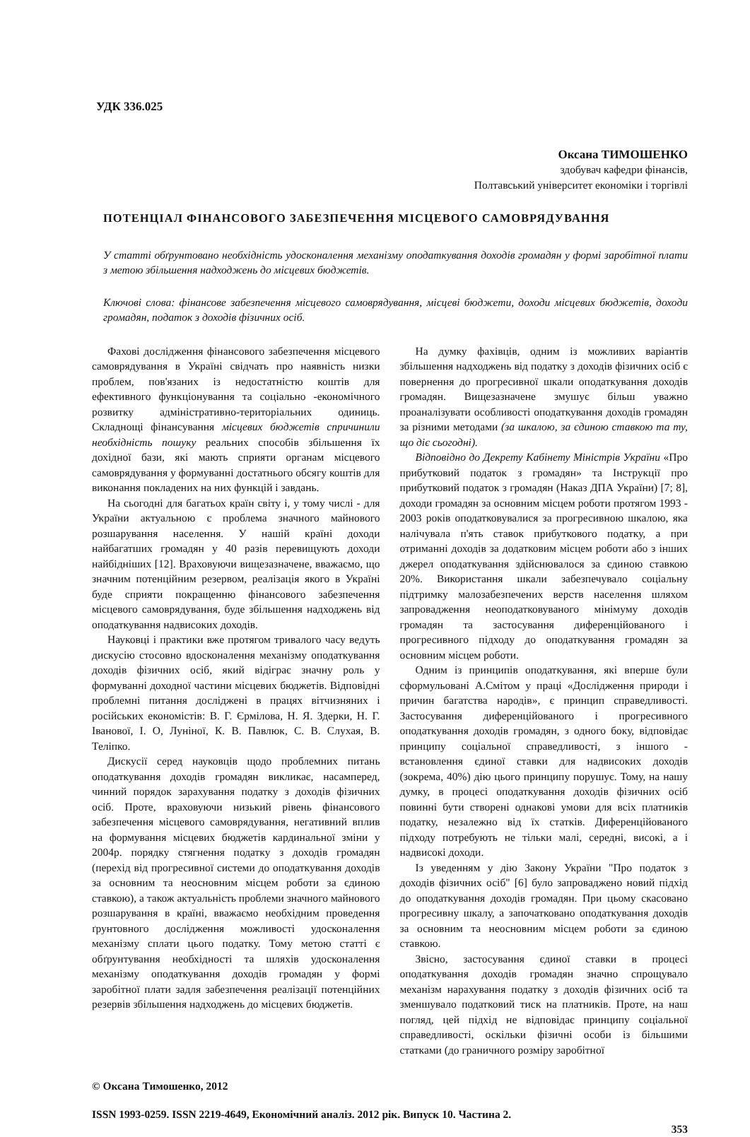УДК 336.025
Оксана ТИМОШЕНКО
здобувач кафедри фінансів,
Полтавський університет економіки і торгівлі
ПОТЕНЦІАЛ ФІНАНСОВОГО ЗАБЕЗПЕЧЕННЯ МІСЦЕВОГО САМОВРЯДУВАННЯ
У статті обґрунтовано необхідність удосконалення механізму оподаткування доходів громадян у формі заробітної плати з метою збільшення надходжень до місцевих бюджетів.
Ключові слова: фінансове забезпечення місцевого самоврядування, місцеві бюджети, доходи місцевих бюджетів, доходи громадян, податок з доходів фізичних осіб.
Фахові дослідження фінансового забезпечення місцевого самоврядування в Україні свідчать про наявність низки проблем, пов'язаних із недостатністю коштів для ефективного функціонування та соціально -економічного розвитку адміністративно-територіальних одиниць. Складнощі фінансування місцевих бюджетів спричинили необхідність пошуку реальних способів збільшення їх дохідної бази, які мають сприяти органам місцевого самоврядування у формуванні достатнього обсягу коштів для виконання покладених на них функцій і завдань.
На сьогодні для багатьох країн світу і, у тому числі - для України актуальною є проблема значного майнового розшарування населення. У нашій країні доходи найбагатших громадян у 40 разів перевищують доходи найбідніших [12]. Враховуючи вищезазначене, вважаємо, що значним потенційним резервом, реалізація якого в Україні буде сприяти покращенню фінансового забезпечення місцевого самоврядування, буде збільшення надходжень від оподаткування надвисоких доходів.
Науковці і практики вже протягом тривалого часу ведуть дискусію стосовно вдосконалення механізму оподаткування доходів фізичних осіб, який відіграє значну роль у формуванні доходної частини місцевих бюджетів. Відповідні проблемні питання досліджені в працях вітчизняних і російських економістів: В. Г. Єрмілова, Н. Я. Здерки, Н. Г. Іванової, І. О, Луніної, К. В. Павлюк, С. В. Слухая, В. Теліпко.
Дискусії серед науковців щодо проблемних питань оподаткування доходів громадян викликає, насамперед, чинний порядок зарахування податку з доходів фізичних осіб. Проте, враховуючи низький рівень фінансового забезпечення місцевого самоврядування, негативний вплив на формування місцевих бюджетів кардинальної зміни у 2004р. порядку стягнення податку з доходів громадян (перехід від прогресивної системи до оподаткування доходів за основним та неосновним місцем роботи за єдиною ставкою), а також актуальність проблеми значного майнового розшарування в країні, вважаємо необхідним проведення ґрунтовного дослідження можливості удосконалення механізму сплати цього податку. Тому метою статті є обґрунтування необхідності та шляхів удосконалення механізму оподаткування доходів громадян у формі заробітної плати задля забезпечення реалізації потенційних резервів збільшення надходжень до місцевих бюджетів.
На думку фахівців, одним із можливих варіантів збільшення надходжень від податку з доходів фізичних осіб є повернення до прогресивної шкали оподаткування доходів громадян. Вищезазначене змушує більш уважно проаналізувати особливості оподаткування доходів громадян за різними методами (за шкалою, за єдиною ставкою та ту, що діє сьогодні).
Відповідно до Декрету Кабінету Міністрів України «Про прибутковий податок з громадян» та Інструкції про прибутковий податок з громадян (Наказ ДПА України) [7; 8], доходи громадян за основним місцем роботи протягом 1993 - 2003 років оподатковувалися за прогресивною шкалою, яка налічувала п'ять ставок прибуткового податку, а при отриманні доходів за додатковим місцем роботи або з інших джерел оподаткування здійснювалося за єдиною ставкою 20%. Використання шкали забезпечувало соціальну підтримку малозабезпечених верств населення шляхом запровадження неоподатковуваного мінімуму доходів громадян та застосування диференційованого і прогресивного підходу до оподаткування громадян за основним місцем роботи.
Одним із принципів оподаткування, які вперше були сформульовані А.Смітом у праці «Дослідження природи і причин багатства народів», є принцип справедливості. Застосування диференційованого і прогресивного оподаткування доходів громадян, з одного боку, відповідає принципу соціальної справедливості, з іншого - встановлення єдиної ставки для надвисоких доходів (зокрема, 40%) дію цього принципу порушує. Тому, на нашу думку, в процесі оподаткування доходів фізичних осіб повинні бути створені однакові умови для всіх платників податку, незалежно від їх статків. Диференційованого підходу потребують не тільки малі, середні, високі, а і надвисокі доходи.
Із уведенням у дію Закону України "Про податок з доходів фізичних осіб" [6] було запроваджено новий підхід до оподаткування доходів громадян. При цьому скасовано прогресивну шкалу, а започатковано оподаткування доходів за основним та неосновним місцем роботи за єдиною ставкою.
Звісно, застосування єдиної ставки в процесі оподаткування доходів громадян значно спрощувало механізм нарахування податку з доходів фізичних осіб та зменшувало податковий тиск на платників. Проте, на наш погляд, цей підхід не відповідає принципу соціальної справедливості, оскільки фізичні особи із більшими статками (до граничного розміру заробітної
© Оксана Тимошенко, 2012
ISSN 1993-0259. ISSN 2219-4649, Економічний аналіз. 2012 рік. Випуск 10. Частина 2.
353